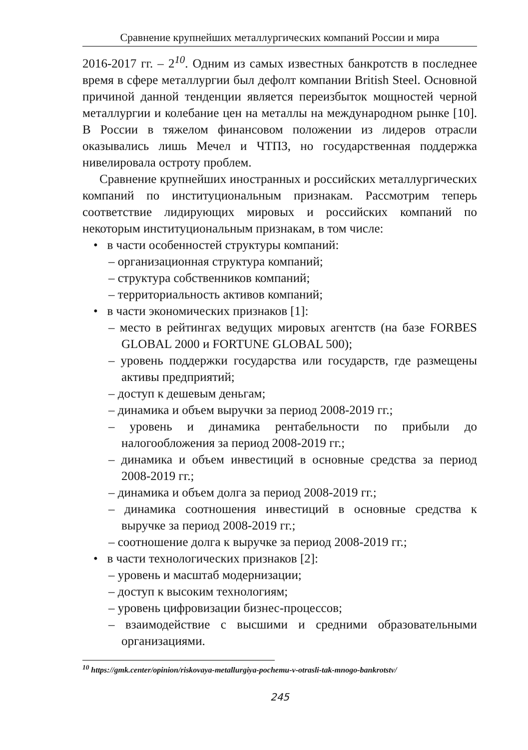Сравнение крупнейших металлургических компаний России и мира
2016-2017 гг. – 2<sup>10</sup>. Одним из самых известных банкротств в последнее время в сфере металлургии был дефолт компании British Steel. Основной причиной данной тенденции является переизбыток мощностей черной металлургии и колебание цен на металлы на международном рынке [10]. В России в тяжелом финансовом положении из лидеров отрасли оказывались лишь Мечел и ЧТПЗ, но государственная поддержка нивелировала остроту проблем.
Сравнение крупнейших иностранных и российских металлургических компаний по институциональным признакам. Рассмотрим теперь соответствие лидирующих мировых и российских компаний по некоторым институциональным признакам, в том числе:
• в части особенностей структуры компаний:
– организационная структура компаний;
– структура собственников компаний;
– территориальность активов компаний;
• в части экономических признаков [1]:
– место в рейтингах ведущих мировых агентств (на базе FORBES GLOBAL 2000 и FORTUNE GLOBAL 500);
– уровень поддержки государства или государств, где размещены активы предприятий;
– доступ к дешевым деньгам;
– динамика и объем выручки за период 2008-2019 гг.;
– уровень и динамика рентабельности по прибыли до налогообложения за период 2008-2019 гг.;
– динамика и объем инвестиций в основные средства за период 2008-2019 гг.;
– динамика и объем долга за период 2008-2019 гг.;
– динамика соотношения инвестиций в основные средства к выручке за период 2008-2019 гг.;
– соотношение долга к выручке за период 2008-2019 гг.;
• в части технологических признаков [2]:
– уровень и масштаб модернизации;
– доступ к высоким технологиям;
– уровень цифровизации бизнес-процессов;
– взаимодействие с высшими и средними образовательными организациями.
<sup>10</sup> https://gmk.center/opinion/riskovaya-metallurgiya-pochemu-v-otrasli-tak-mnogo-bankrotstv/
245